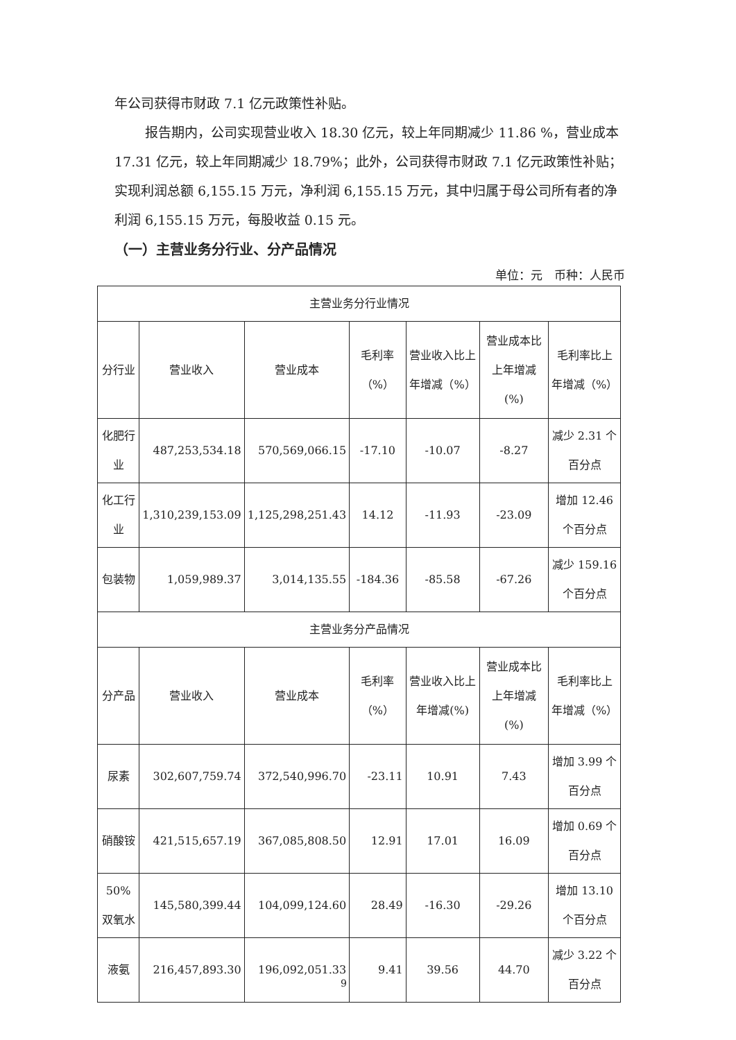年公司获得市财政 7.1 亿元政策性补贴。
报告期内，公司实现营业收入 18.30 亿元，较上年同期减少 11.86 %，营业成本 17.31 亿元，较上年同期减少 18.79%；此外，公司获得市财政 7.1 亿元政策性补贴；实现利润总额 6,155.15 万元，净利润 6,155.15 万元，其中归属于母公司所有者的净利润 6,155.15 万元，每股收益 0.15 元。
（一）主营业务分行业、分产品情况
单位：元　币种：人民币
| 主营业务分行业情况 | | | | | | |
| --- | --- | --- | --- | --- | --- | --- |
| 分行业 | 营业收入 | 营业成本 | 毛利率（%） | 营业收入比上年增减（%） | 营业成本比上年增减(%) | 毛利率比上年增减（%） |
| 化肥行业 | 487,253,534.18 | 570,569,066.15 | -17.10 | -10.07 | -8.27 | 减少 2.31 个百分点 |
| 化工行业 | 1,310,239,153.09 | 1,125,298,251.43 | 14.12 | -11.93 | -23.09 | 增加 12.46 个百分点 |
| 包装物 | 1,059,989.37 | 3,014,135.55 | -184.36 | -85.58 | -67.26 | 减少 159.16 个百分点 |
| 主营业务分产品情况 | | | | | | |
| 分产品 | 营业收入 | 营业成本 | 毛利率（%） | 营业收入比上年增减(%) | 营业成本比上年增减(%) | 毛利率比上年增减（%） |
| 尿素 | 302,607,759.74 | 372,540,996.70 | -23.11 | 10.91 | 7.43 | 增加 3.99 个百分点 |
| 硝酸铵 | 421,515,657.19 | 367,085,808.50 | 12.91 | 17.01 | 16.09 | 增加 0.69 个百分点 |
| 50%双氧水 | 145,580,399.44 | 104,099,124.60 | 28.49 | -16.30 | -29.26 | 增加 13.10 个百分点 |
| 液氨 | 216,457,893.30 | 196,092,051.33 | 9.41 | 39.56 | 44.70 | 减少 3.22 个百分点 |
9